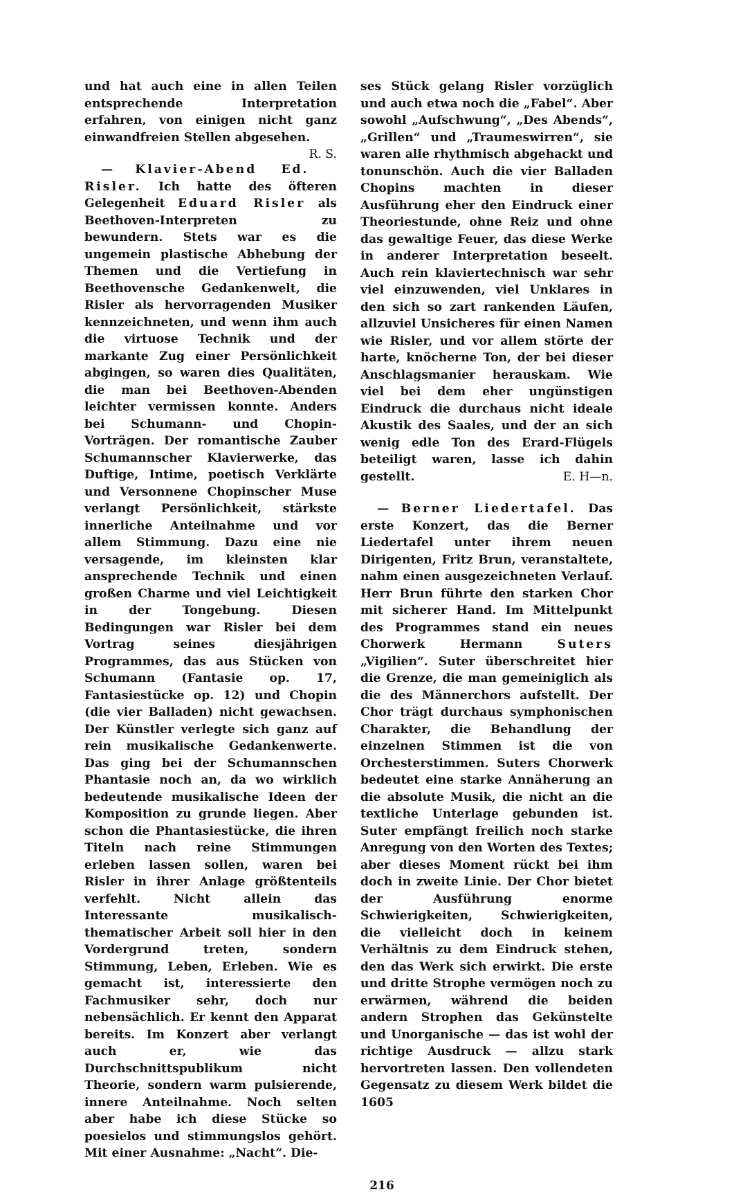und hat auch eine in allen Teilen entsprechende Interpretation erfahren, von einigen nicht ganz einwandfreien Stellen abgesehen. R. S.
— Klavier-Abend Ed. Risler. Ich hatte des öfteren Gelegenheit Eduard Risler als Beethoven-Interpreten zu bewundern. Stets war es die ungemein plastische Abhebung der Themen und die Vertiefung in Beethovensche Gedankenwelt, die Risler als hervorragenden Musiker kennzeichneten, und wenn ihm auch die virtuose Technik und der markante Zug einer Persönlichkeit abgingen, so waren dies Qualitäten, die man bei Beethoven-Abenden leichter vermissen konnte. Anders bei Schumann- und Chopin-Vorträgen. Der romantische Zauber Schumannscher Klavierwerke, das Duftige, Intime, poetisch Verklärte und Versonnene Chopinscher Muse verlangt Persönlichkeit, stärkste innerliche Anteilnahme und vor allem Stimmung. Dazu eine nie versagende, im kleinsten klar ansprechende Technik und einen großen Charme und viel Leichtigkeit in der Tongebung. Diesen Bedingungen war Risler bei dem Vortrag seines diesjährigen Programmes, das aus Stücken von Schumann (Fantasie op. 17, Fantasiestücke op. 12) und Chopin (die vier Balladen) nicht gewachsen. Der Künstler verlegte sich ganz auf rein musikalische Gedankenwerte. Das ging bei der Schumannschen Phantasie noch an, da wo wirklich bedeutende musikalische Ideen der Komposition zu grunde liegen. Aber schon die Phantasiestücke, die ihren Titeln nach reine Stimmungen erleben lassen sollen, waren bei Risler in ihrer Anlage größtenteils verfehlt. Nicht allein das Interessante musikalisch-thematischer Arbeit soll hier in den Vordergrund treten, sondern Stimmung, Leben, Erleben. Wie es gemacht ist, interessierte den Fachmusiker sehr, doch nur nebensächlich. Er kennt den Apparat bereits. Im Konzert aber verlangt auch er, wie das Durchschnittspublikum nicht Theorie, sondern warm pulsierende, innere Anteilnahme. Noch selten aber habe ich diese Stücke so poesielos und stimmungslos gehört. Mit einer Ausnahme: „Nacht“. Die-
ses Stück gelang Risler vorzüglich und auch etwa noch die „Fabel“. Aber sowohl „Aufschwung“, „Des Abends“, „Grillen“ und „Traumeswirren“, sie waren alle rhythmisch abgehackt und tonunschön. Auch die vier Balladen Chopins machten in dieser Ausführung eher den Eindruck einer Theoriestunde, ohne Reiz und ohne das gewaltige Feuer, das diese Werke in anderer Interpretation beseelt. Auch rein klaviertechnisch war sehr viel einzuwenden, viel Unklares in den sich so zart rankenden Läufen, allzuviel Unsicheres für einen Namen wie Risler, und vor allem störte der harte, knöcherne Ton, der bei dieser Anschlagsmanier herauskam. Wie viel bei dem eher ungünstigen Eindruck die durchaus nicht ideale Akustik des Saales, und der an sich wenig edle Ton des Erard-Flügels beteiligt waren, lasse ich dahin gestellt. E. H—n.
— Berner Liedertafel. Das erste Konzert, das die Berner Liedertafel unter ihrem neuen Dirigenten, Fritz Brun, veranstaltete, nahm einen ausgezeichneten Verlauf. Herr Brun führte den starken Chor mit sicherer Hand. Im Mittelpunkt des Programmes stand ein neues Chorwerk Hermann Suters „Vigilien“. Suter überschreitet hier die Grenze, die man gemeiniglich als die des Männerchors aufstellt. Der Chor trägt durchaus symphonischen Charakter, die Behandlung der einzelnen Stimmen ist die von Orchesterstimmen. Suters Chorwerk bedeutet eine starke Annäherung an die absolute Musik, die nicht an die textliche Unterlage gebunden ist. Suter empfängt freilich noch starke Anregung von den Worten des Textes; aber dieses Moment rückt bei ihm doch in zweite Linie. Der Chor bietet der Ausführung enorme Schwierigkeiten, Schwierigkeiten, die vielleicht doch in keinem Verhältnis zu dem Eindruck stehen, den das Werk sich erwirkt. Die erste und dritte Strophe vermögen noch zu erwärmen, während die beiden andern Strophen das Gekünstelte und Unorganische — das ist wohl der richtige Ausdruck — allzu stark hervortreten lassen. Den vollendeten Gegensatz zu diesem Werk bildet die 1605
216